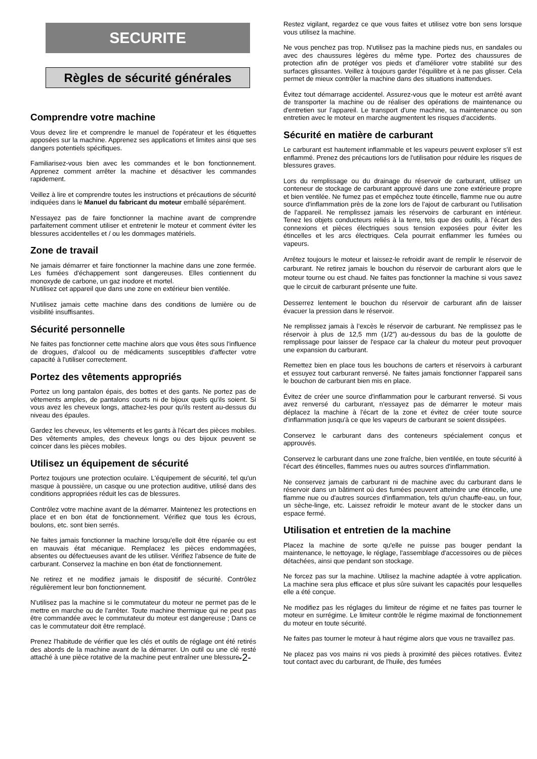SECURITE
Règles de sécurité générales
Comprendre votre machine
Vous devez lire et comprendre le manuel de l'opérateur et les étiquettes apposées sur la machine. Apprenez ses applications et limites ainsi que ses dangers potentiels spécifiques.
Familiarisez-vous bien avec les commandes et le bon fonctionnement. Apprenez comment arrêter la machine et désactiver les commandes rapidement.
Veillez à lire et comprendre toutes les instructions et précautions de sécurité indiquées dans le Manuel du fabricant du moteur emballé séparément.
N'essayez pas de faire fonctionner la machine avant de comprendre parfaitement comment utiliser et entretenir le moteur et comment éviter les blessures accidentelles et / ou les dommages matériels.
Zone de travail
Ne jamais démarrer et faire fonctionner la machine dans une zone fermée. Les fumées d'échappement sont dangereuses. Elles contiennent du monoxyde de carbone, un gaz inodore et mortel.
N'utilisez cet appareil que dans une zone en extérieur bien ventilée.
N'utilisez jamais cette machine dans des conditions de lumière ou de visibilité insuffisantes.
Sécurité personnelle
Ne faites pas fonctionner cette machine alors que vous êtes sous l'influence de drogues, d'alcool ou de médicaments susceptibles d'affecter votre capacité à l'utiliser correctement.
Portez des vêtements appropriés
Portez un long pantalon épais, des bottes et des gants. Ne portez pas de vêtements amples, de pantalons courts ni de bijoux quels qu'ils soient. Si vous avez les cheveux longs, attachez-les pour qu'ils restent au-dessus du niveau des épaules.
Gardez les cheveux, les vêtements et les gants à l'écart des pièces mobiles. Des vêtements amples, des cheveux longs ou des bijoux peuvent se coincer dans les pièces mobiles.
Utilisez un équipement de sécurité
Portez toujours une protection oculaire. L'équipement de sécurité, tel qu'un masque à poussière, un casque ou une protection auditive, utilisé dans des conditions appropriées réduit les cas de blessures.
Contrôlez votre machine avant de la démarrer. Maintenez les protections en place et en bon état de fonctionnement. Vérifiez que tous les écrous, boulons, etc. sont bien serrés.
Ne faites jamais fonctionner la machine lorsqu'elle doit être réparée ou est en mauvais état mécanique. Remplacez les pièces endommagées, absentes ou défectueuses avant de les utiliser. Vérifiez l'absence de fuite de carburant. Conservez la machine en bon état de fonctionnement.
Ne retirez et ne modifiez jamais le dispositif de sécurité. Contrôlez régulièrement leur bon fonctionnement.
N'utilisez pas la machine si le commutateur du moteur ne permet pas de le mettre en marche ou de l'arrêter. Toute machine thermique qui ne peut pas être commandée avec le commutateur du moteur est dangereuse ; Dans ce cas le commutateur doit être remplacé.
Prenez l'habitude de vérifier que les clés et outils de réglage ont été retirés des abords de la machine avant de la démarrer. Un outil ou une clé resté attaché à une pièce rotative de la machine peut entraîner une blessure.
-2-
Restez vigilant, regardez ce que vous faites et utilisez votre bon sens lorsque vous utilisez la machine.
Ne vous penchez pas trop. N'utilisez pas la machine pieds nus, en sandales ou avec des chaussures légères du même type. Portez des chaussures de protection afin de protéger vos pieds et d'améliorer votre stabilité sur des surfaces glissantes. Veillez à toujours garder l'équilibre et à ne pas glisser. Cela permet de mieux contrôler la machine dans des situations inattendues.
Évitez tout démarrage accidentel. Assurez-vous que le moteur est arrêté avant de transporter la machine ou de réaliser des opérations de maintenance ou d'entretien sur l’appareil. Le transport d'une machine, sa maintenance ou son entretien avec le moteur en marche augmentent les risques d'accidents.
Sécurité en matière de carburant
Le carburant est hautement inflammable et les vapeurs peuvent exploser s'il est enflammé. Prenez des précautions lors de l'utilisation pour réduire les risques de blessures graves.
Lors du remplissage ou du drainage du réservoir de carburant, utilisez un conteneur de stockage de carburant approuvé dans une zone extérieure propre et bien ventilée. Ne fumez pas et empêchez toute étincelle, flamme nue ou autre source d'inflammation près de la zone lors de l'ajout de carburant ou l'utilisation de l'appareil. Ne remplissez jamais les réservoirs de carburant en intérieur. Tenez les objets conducteurs reliés à la terre, tels que des outils, à l'écart des connexions et pièces électriques sous tension exposées pour éviter les étincelles et les arcs électriques. Cela pourrait enflammer les fumées ou vapeurs.
Arrêtez toujours le moteur et laissez-le refroidir avant de remplir le réservoir de carburant. Ne retirez jamais le bouchon du réservoir de carburant alors que le moteur tourne ou est chaud. Ne faites pas fonctionner la machine si vous savez que le circuit de carburant présente une fuite.
Desserrez lentement le bouchon du réservoir de carburant afin de laisser évacuer la pression dans le réservoir.
Ne remplissez jamais à l’excès le réservoir de carburant. Ne remplissez pas le réservoir à plus de 12,5 mm (1/2”) au-dessous du bas de la goulotte de remplissage pour laisser de l'espace car la chaleur du moteur peut provoquer une expansion du carburant.
Remettez bien en place tous les bouchons de carters et réservoirs à carburant et essuyez tout carburant renversé. Ne faites jamais fonctionner l'appareil sans le bouchon de carburant bien mis en place.
Évitez de créer une source d'inflammation pour le carburant renversé. Si vous avez renversé du carburant, n'essayez pas de démarrer le moteur mais déplacez la machine à l'écart de la zone et évitez de créer toute source d'inflammation jusqu'à ce que les vapeurs de carburant se soient dissipées.
Conservez le carburant dans des conteneurs spécialement conçus et approuvés.
Conservez le carburant dans une zone fraîche, bien ventilée, en toute sécurité à l'écart des étincelles, flammes nues ou autres sources d'inflammation.
Ne conservez jamais de carburant ni de machine avec du carburant dans le réservoir dans un bâtiment où des fumées peuvent atteindre une étincelle, une flamme nue ou d'autres sources d'inflammation, tels qu'un chauffe-eau, un four, un sèche-linge, etc. Laissez refroidir le moteur avant de le stocker dans un espace fermé.
Utilisation et entretien de la machine
Placez la machine de sorte qu'elle ne puisse pas bouger pendant la maintenance, le nettoyage, le réglage, l'assemblage d'accessoires ou de pièces détachées, ainsi que pendant son stockage.
Ne forcez pas sur la machine. Utilisez la machine adaptée à votre application. La machine sera plus efficace et plus sûre suivant les capacités pour lesquelles elle a été conçue.
Ne modifiez pas les réglages du limiteur de régime et ne faites pas tourner le moteur en surrégime. Le limiteur contrôle le régime maximal de fonctionnement du moteur en toute sécurité.
Ne faites pas tourner le moteur à haut régime alors que vous ne travaillez pas.
Ne placez pas vos mains ni vos pieds à proximité des pièces rotatives. Évitez tout contact avec du carburant, de l'huile, des fumées